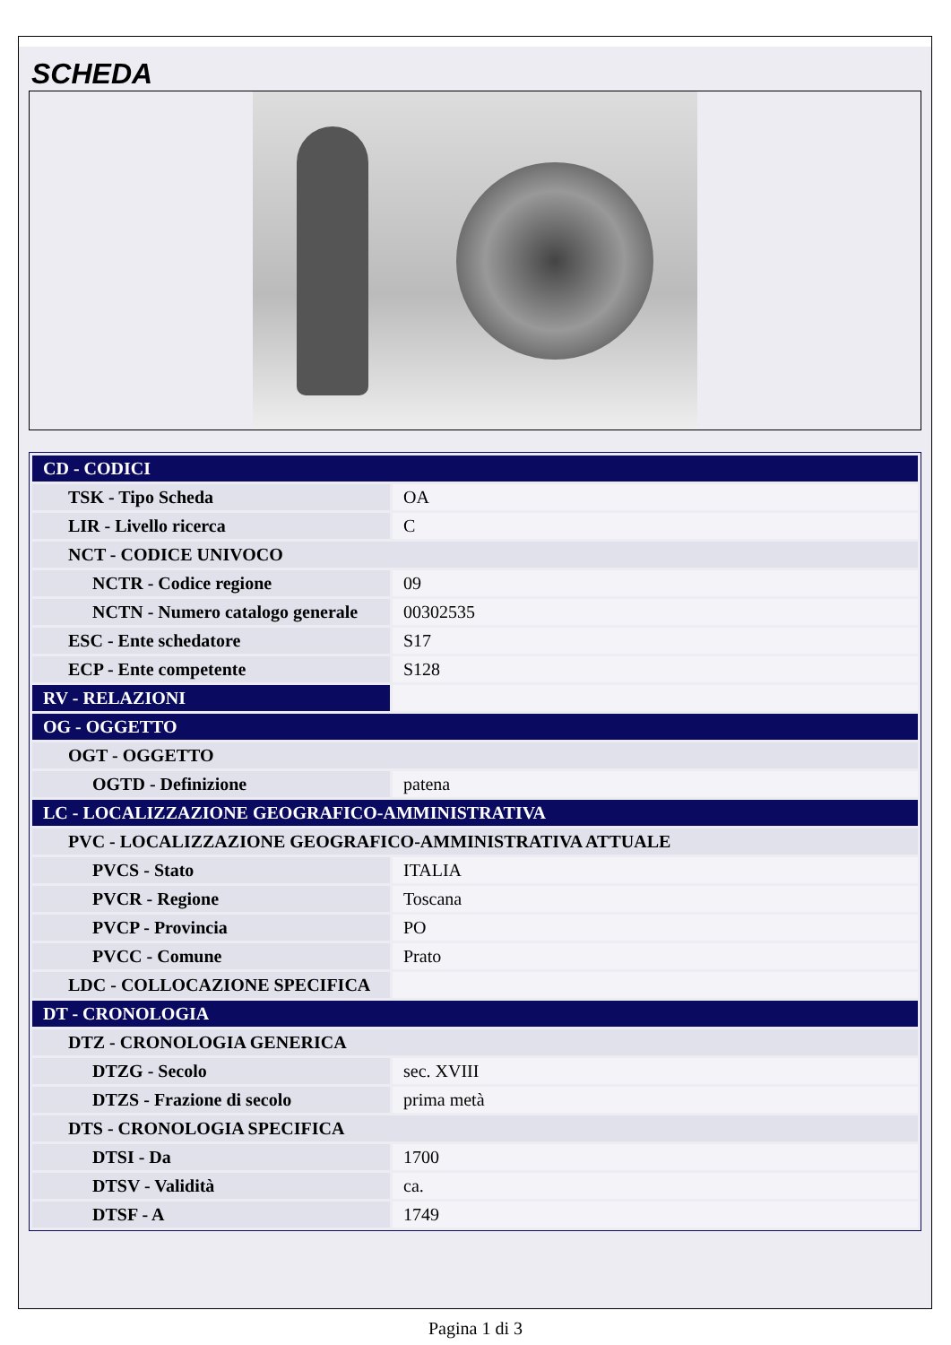SCHEDA
| CD - CODICI | |
| TSK - Tipo Scheda | OA |
| LIR - Livello ricerca | C |
| NCT - CODICE UNIVOCO | |
| NCTR - Codice regione | 09 |
| NCTN - Numero catalogo generale | 00302535 |
| ESC - Ente schedatore | S17 |
| ECP - Ente competente | S128 |
| RV - RELAZIONI | |
| OG - OGGETTO | |
| OGT - OGGETTO | |
| OGTD - Definizione | patena |
| LC - LOCALIZZAZIONE GEOGRAFICO-AMMINISTRATIVA | |
| PVC - LOCALIZZAZIONE GEOGRAFICO-AMMINISTRATIVA ATTUALE | |
| PVCS - Stato | ITALIA |
| PVCR - Regione | Toscana |
| PVCP - Provincia | PO |
| PVCC - Comune | Prato |
| LDC - COLLOCAZIONE SPECIFICA | |
| DT - CRONOLOGIA | |
| DTZ - CRONOLOGIA GENERICA | |
| DTZG - Secolo | sec. XVIII |
| DTZS - Frazione di secolo | prima metà |
| DTS - CRONOLOGIA SPECIFICA | |
| DTSI - Da | 1700 |
| DTSV - Validità | ca. |
| DTSF - A | 1749 |
Pagina 1 di 3